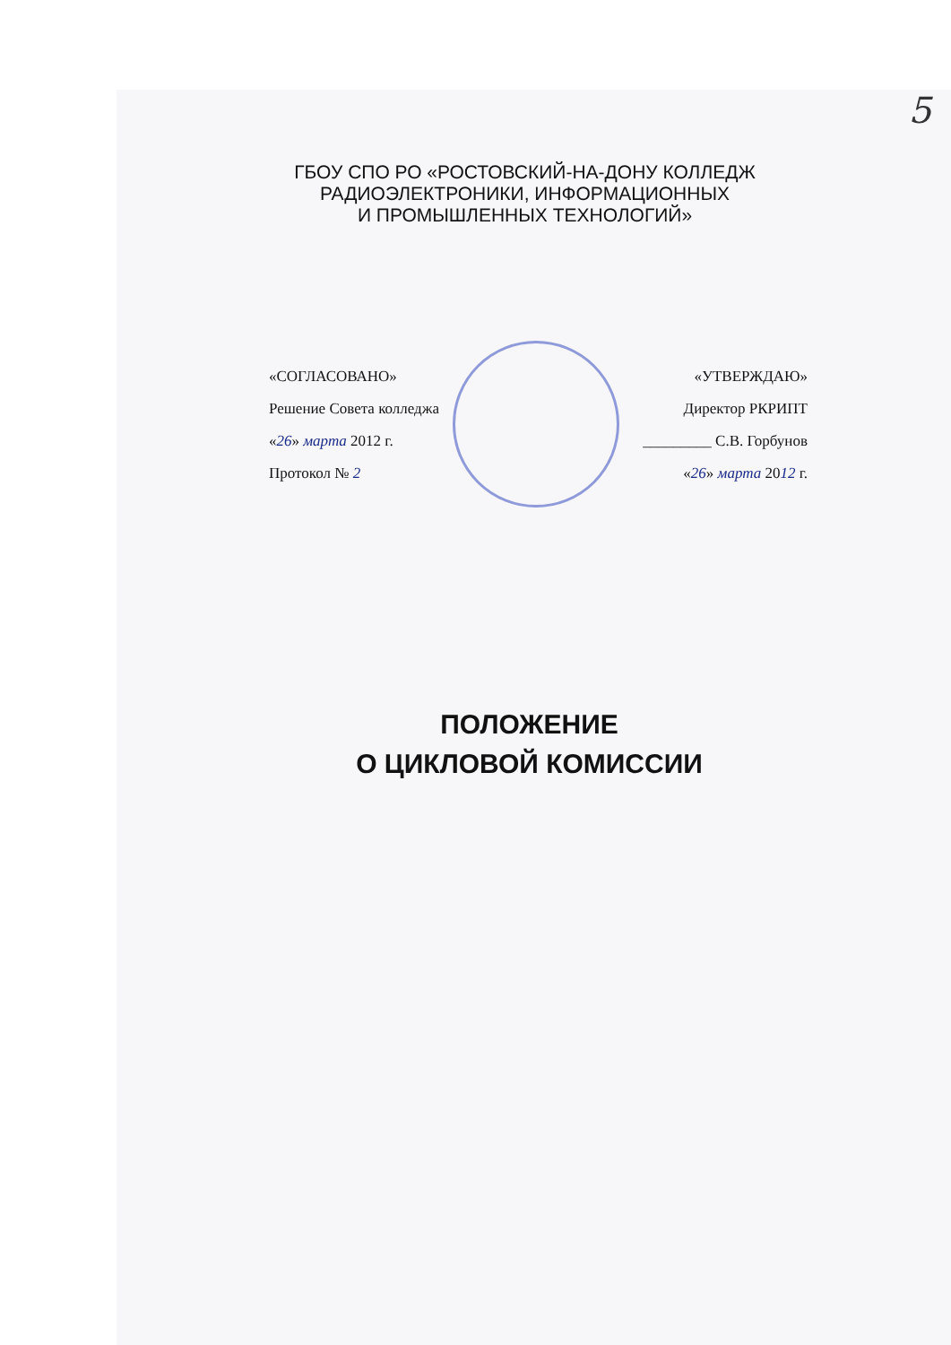5
ГБОУ СПО РО «РОСТОВСКИЙ-НА-ДОНУ КОЛЛЕДЖ
РАДИОЭЛЕКТРОНИКИ, ИНФОРМАЦИОННЫХ
И ПРОМЫШЛЕННЫХ ТЕХНОЛОГИЙ»
«СОГЛАСОВАНО»
Решение Совета колледжа
«26» марта 2012 г.
Протокол № 2
«УТВЕРЖДАЮ»
Директор РКРИПТ
_________ С.В. Горбунов
«26» марта 2012 г.
ПОЛОЖЕНИЕ
О ЦИКЛОВОЙ КОМИССИИ